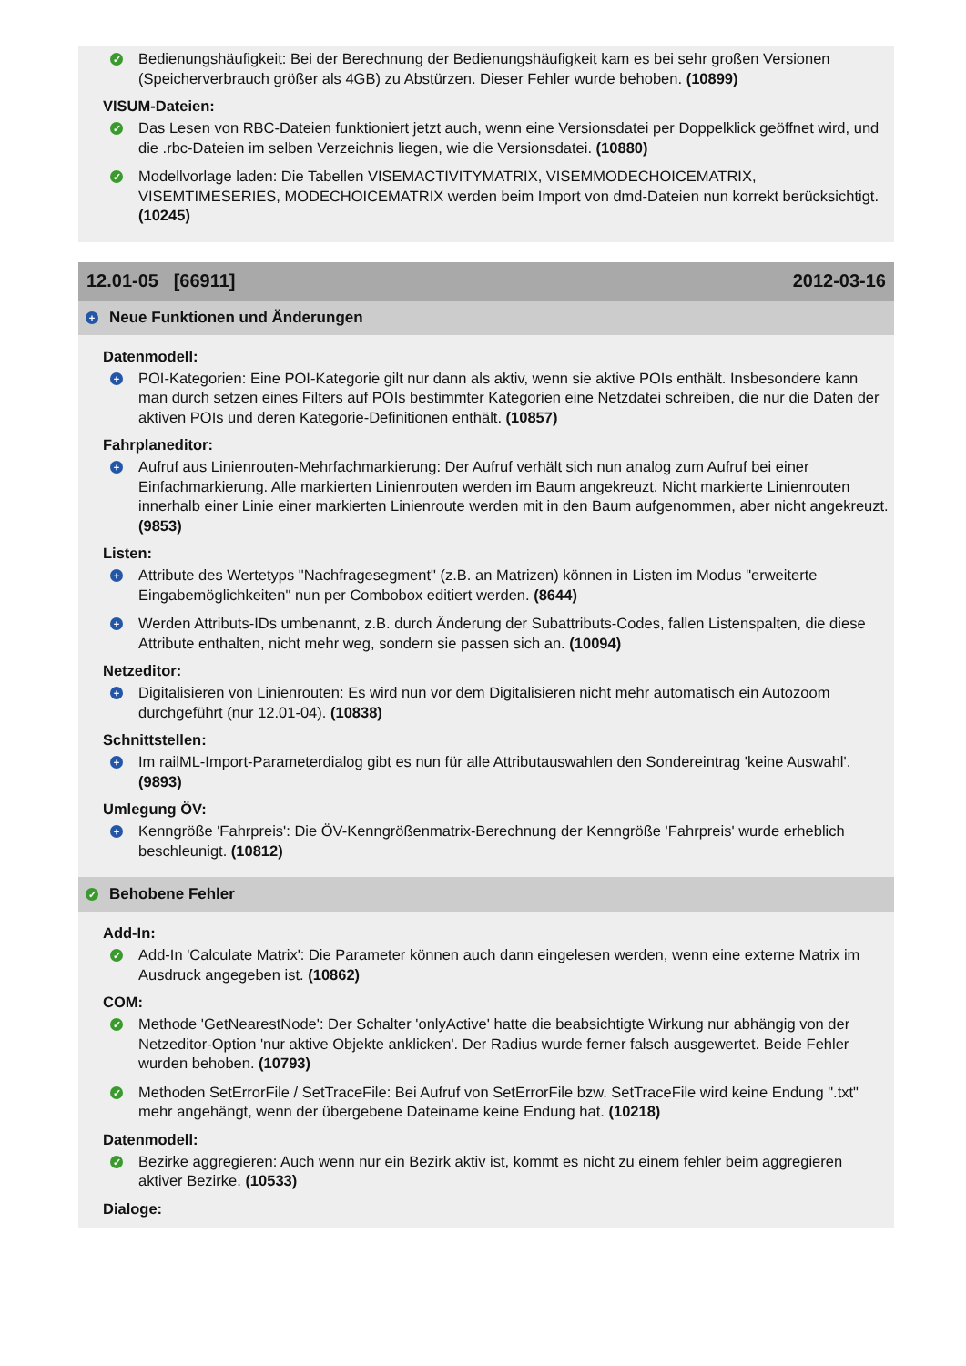✓
Bedienungshäufigkeit: Bei der Berechnung der Bedienungshäufigkeit kam es bei sehr großen Versionen (Speicherverbrauch größer als 4GB) zu Abstürzen. Dieser Fehler wurde behoben. (10899)
VISUM-Dateien:
✓
Das Lesen von RBC-Dateien funktioniert jetzt auch, wenn eine Versionsdatei per Doppelklick geöffnet wird, und die .rbc-Dateien im selben Verzeichnis liegen, wie die Versionsdatei. (10880)
✓
Modellvorlage laden: Die Tabellen VISEMACTIVITYMATRIX, VISEMMODECHOICEMATRIX, VISEMTIMESERIES, MODECHOICEMATRIX werden beim Import von dmd-Dateien nun korrekt berücksichtigt. (10245)
12.01-05 [66911] 2012-03-16
+ Neue Funktionen und Änderungen
Datenmodell:
+
POI-Kategorien: Eine POI-Kategorie gilt nur dann als aktiv, wenn sie aktive POIs enthält. Insbesondere kann man durch setzen eines Filters auf POIs bestimmter Kategorien eine Netzdatei schreiben, die nur die Daten der aktiven POIs und deren Kategorie-Definitionen enthält. (10857)
Fahrplaneditor:
+
Aufruf aus Linienrouten-Mehrfachmarkierung: Der Aufruf verhält sich nun analog zum Aufruf bei einer Einfachmarkierung. Alle markierten Linienrouten werden im Baum angekreuzt. Nicht markierte Linienrouten innerhalb einer Linie einer markierten Linienroute werden mit in den Baum aufgenommen, aber nicht angekreuzt. (9853)
Listen:
+
Attribute des Wertetyps "Nachfragesegment" (z.B. an Matrizen) können in Listen im Modus "erweiterte Eingabemöglichkeiten" nun per Combobox editiert werden. (8644)
+
Werden Attributs-IDs umbenannt, z.B. durch Änderung der Subattributs-Codes, fallen Listenspalten, die diese Attribute enthalten, nicht mehr weg, sondern sie passen sich an. (10094)
Netzeditor:
+
Digitalisieren von Linienrouten: Es wird nun vor dem Digitalisieren nicht mehr automatisch ein Autozoom durchgeführt (nur 12.01-04). (10838)
Schnittstellen:
+
Im railML-Import-Parameterdialog gibt es nun für alle Attributauswahlen den Sondereintrag 'keine Auswahl'. (9893)
Umlegung ÖV:
+
Kenngröße 'Fahrpreis': Die ÖV-Kenngrößenmatrix-Berechnung der Kenngröße 'Fahrpreis' wurde erheblich beschleunigt. (10812)
✓ Behobene Fehler
Add-In:
✓
Add-In 'Calculate Matrix': Die Parameter können auch dann eingelesen werden, wenn eine externe Matrix im Ausdruck angegeben ist. (10862)
COM:
✓
Methode 'GetNearestNode': Der Schalter 'onlyActive' hatte die beabsichtigte Wirkung nur abhängig von der Netzeditor-Option 'nur aktive Objekte anklicken'. Der Radius wurde ferner falsch ausgewertet. Beide Fehler wurden behoben. (10793)
✓
Methoden SetErrorFile / SetTraceFile: Bei Aufruf von SetErrorFile bzw. SetTraceFile wird keine Endung ".txt" mehr angehängt, wenn der übergebene Dateiname keine Endung hat. (10218)
Datenmodell:
✓
Bezirke aggregieren: Auch wenn nur ein Bezirk aktiv ist, kommt es nicht zu einem fehler beim aggregieren aktiver Bezirke. (10533)
Dialoge: